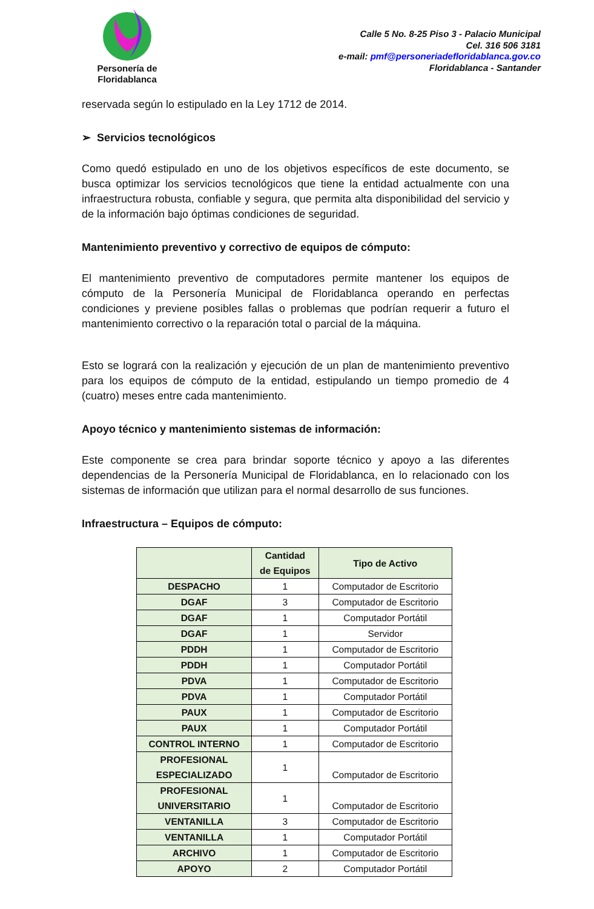Personería de
Floridablanca
Calle 5 No. 8-25 Piso 3 - Palacio Municipal
Cel. 316 506 3181
e-mail: pmf@personeriadefloridablanca.gov.co
Floridablanca - Santander
reservada según lo estipulado en la Ley 1712 de 2014.
➢ Servicios tecnológicos
Como quedó estipulado en uno de los objetivos específicos de este documento, se busca optimizar los servicios tecnológicos que tiene la entidad actualmente con una infraestructura robusta, confiable y segura, que permita alta disponibilidad del servicio y de la información bajo óptimas condiciones de seguridad.
Mantenimiento preventivo y correctivo de equipos de cómputo:
El mantenimiento preventivo de computadores permite mantener los equipos de cómputo de la Personería Municipal de Floridablanca operando en perfectas condiciones y previene posibles fallas o problemas que podrían requerir a futuro el mantenimiento correctivo o la reparación total o parcial de la máquina.
Esto se logrará con la realización y ejecución de un plan de mantenimiento preventivo para los equipos de cómputo de la entidad, estipulando un tiempo promedio de 4 (cuatro) meses entre cada mantenimiento.
Apoyo técnico y mantenimiento sistemas de información:
Este componente se crea para brindar soporte técnico y apoyo a las diferentes dependencias de la Personería Municipal de Floridablanca, en lo relacionado con los sistemas de información que utilizan para el normal desarrollo de sus funciones.
Infraestructura – Equipos de cómputo:
| | Cantidad de Equipos | Tipo de Activo |
| --- | --- | --- |
| DESPACHO | 1 | Computador de Escritorio |
| DGAF | 3 | Computador de Escritorio |
| DGAF | 1 | Computador Portátil |
| DGAF | 1 | Servidor |
| PDDH | 1 | Computador de Escritorio |
| PDDH | 1 | Computador Portátil |
| PDVA | 1 | Computador de Escritorio |
| PDVA | 1 | Computador Portátil |
| PAUX | 1 | Computador de Escritorio |
| PAUX | 1 | Computador Portátil |
| CONTROL INTERNO | 1 | Computador de Escritorio |
| PROFESIONAL ESPECIALIZADO | 1 | Computador de Escritorio |
| PROFESIONAL UNIVERSITARIO | 1 | Computador de Escritorio |
| VENTANILLA | 3 | Computador de Escritorio |
| VENTANILLA | 1 | Computador Portátil |
| ARCHIVO | 1 | Computador de Escritorio |
| APOYO | 2 | Computador Portátil |